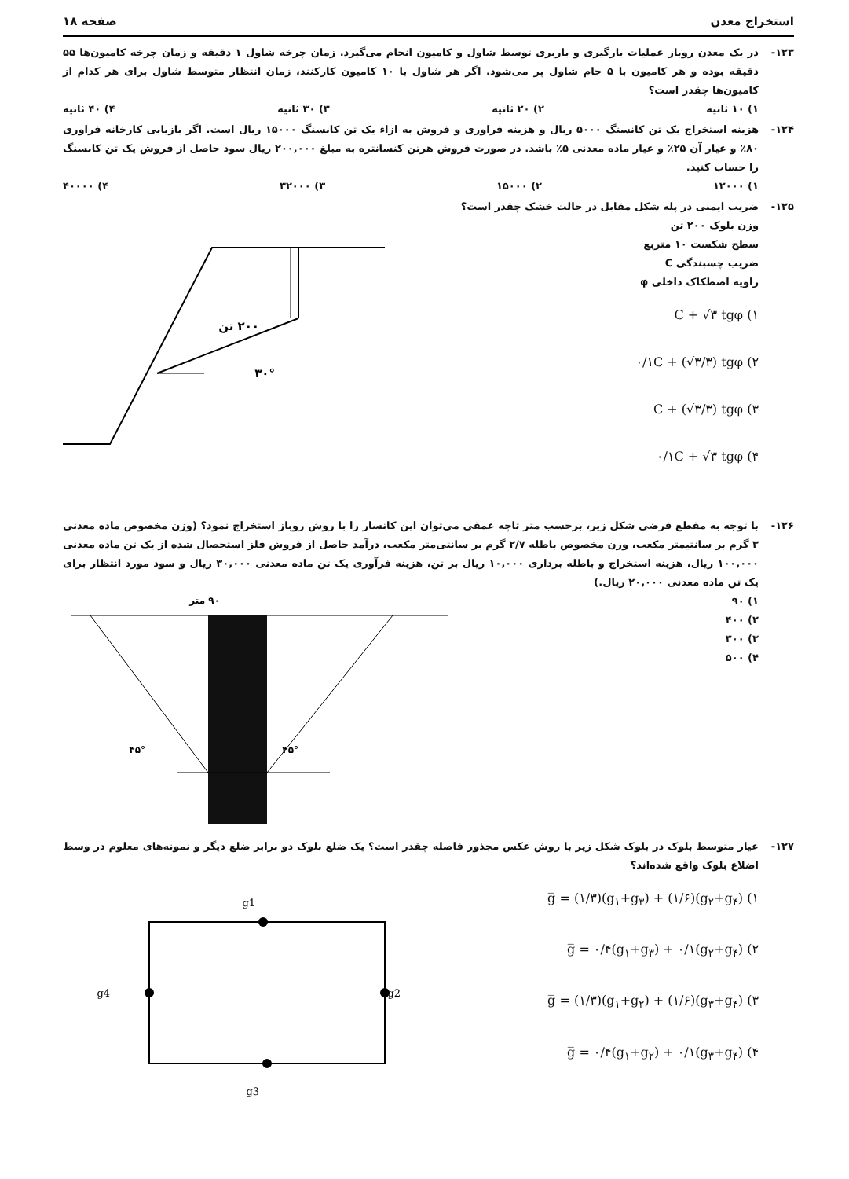استخراج معدن صفحه ۱۸
۱۲۳- در یک معدن روباز عملیات بارگیری و باربری توسط شاول و کامیون انجام می‌گیرد. زمان چرخه شاول ۱ دقیقه و زمان چرخه کامیون‌ها ۵۵ دقیقه بوده و هر کامیون با ۵ جام شاول پر می‌شود. اگر هر شاول با ۱۰ کامیون کارکنند، زمان انتظار متوسط شاول برای هر کدام از کامیون‌ها چقدر است؟
۱) ۱۰ ثانیه ۲) ۲۰ ثانیه ۳) ۳۰ ثانیه ۴) ۴۰ ثانیه
۱۲۴- هزینه استخراج یک تن کانسنگ ۵۰۰۰ ریال و هزینه فراوری و فروش به ازاء یک تن کانسنگ ۱۵۰۰۰ ریال است. اگر بازیابی کارخانه فراوری ۸۰٪ و عیار آن ۲۵٪ و عیار ماده معدنی ۵٪ باشد. در صورت فروش هرتن کنسانتره به مبلغ ۲۰۰,۰۰۰ ریال سود حاصل از فروش یک تن کانسنگ را حساب کنید.
۱) ۱۲۰۰۰ ۲) ۱۵۰۰۰ ۳) ۳۲۰۰۰ ۴) ۴۰۰۰۰
۱۲۵- ضریب ایمنی در پله شکل مقابل در حالت خشک چقدر است؟
وزن بلوک ۲۰۰ تن
سطح شکست ۱۰ متربع
ضریب چسبندگی C
زاویه اصطکاک داخلی φ
C + √۳ tgφ (۱
۰/۱C + (√۳/۳) tgφ (۲
C + (√۳/۳) tgφ (۳
۰/۱C + √۳ tgφ (۴
۲۰۰ تن
۳۰°
۱۲۶- با توجه به مقطع فرضی شکل زیر، برحسب متر تاچه عمقی می‌توان این کانسار را با روش روباز استخراج نمود؟ (وزن مخصوص ماده معدنی ۳ گرم بر سانتیمتر مکعب، وزن مخصوص باطله ۲/۷ گرم بر سانتی‌متر مکعب، درآمد حاصل از فروش فلز استحصال شده از یک تن ماده معدنی ۱۰۰,۰۰۰ ریال، هزینه استخراج و باطله برداری ۱۰,۰۰۰ ریال بر تن، هزینه فرآوری یک تن ماده معدنی ۳۰,۰۰۰ ریال و سود مورد انتظار برای یک تن ماده معدنی ۲۰,۰۰۰ ریال.)
۱) ۹۰
۲) ۴۰۰
۳) ۳۰۰
۴) ۵۰۰
۹۰ متر
۴۵°
۴۵°
۱۲۷- عیار متوسط بلوک در بلوک شکل زیر با روش عکس مجذور فاصله چقدر است؟ یک ضلع بلوک دو برابر ضلع دیگر و نمونه‌های معلوم در وسط اضلاع بلوک واقع شده‌اند؟
g̅ = (۱/۳)(g<sub>۱</sub>+g<sub>۳</sub>) + (۱/۶)(g<sub>۲</sub>+g<sub>۴</sub>) (۱
g̅ = ۰/۴(g<sub>۱</sub>+g<sub>۳</sub>) + ۰/۱(g<sub>۲</sub>+g<sub>۴</sub>) (۲
g̅ = (۱/۳)(g<sub>۱</sub>+g<sub>۲</sub>) + (۱/۶)(g<sub>۳</sub>+g<sub>۴</sub>) (۳
g̅ = ۰/۴(g<sub>۱</sub>+g<sub>۲</sub>) + ۰/۱(g<sub>۳</sub>+g<sub>۴</sub>) (۴
g1
g2
g3
g4